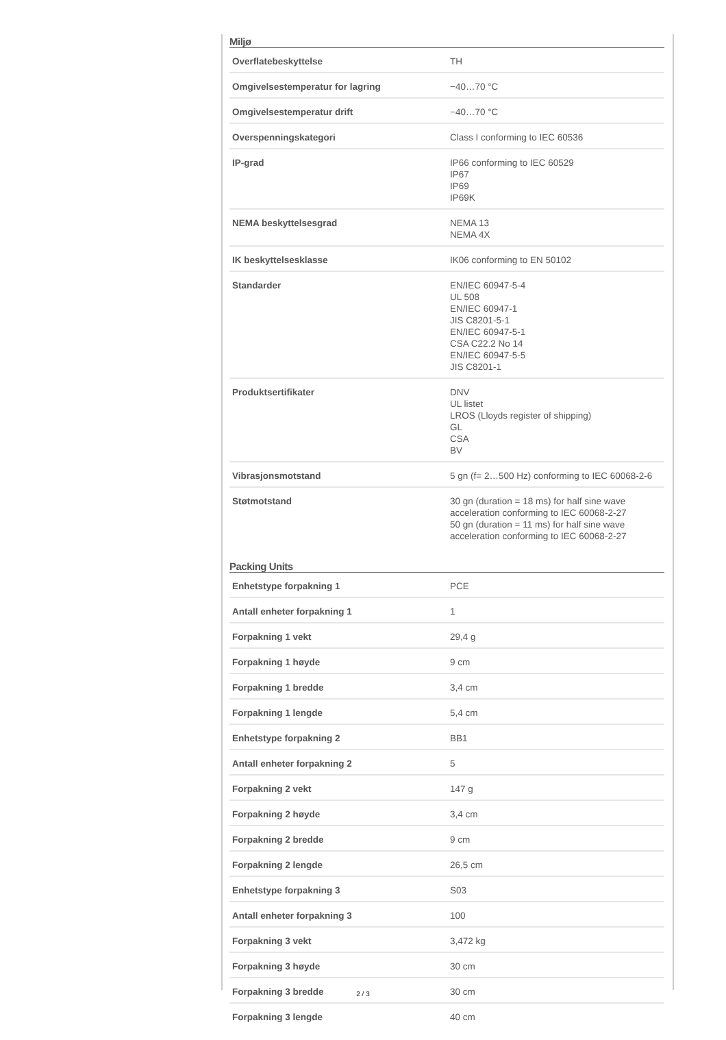Miljø
| Overflatebeskyttelse | TH |
| Omgivelsestemperatur for lagring | −40…70 °C |
| Omgivelsestemperatur drift | −40…70 °C |
| Overspenningskategori | Class I conforming to IEC 60536 |
| IP-grad | IP66 conforming to IEC 60529 IP67 IP69 IP69K |
| NEMA beskyttelsesgrad | NEMA 13 NEMA 4X |
| IK beskyttelsesklasse | IK06 conforming to EN 50102 |
| Standarder | EN/IEC 60947-5-4 UL 508 EN/IEC 60947-1 JIS C8201-5-1 EN/IEC 60947-5-1 CSA C22.2 No 14 EN/IEC 60947-5-5 JIS C8201-1 |
| Produktsertifikater | DNV UL listet LROS (Lloyds register of shipping) GL CSA BV |
| Vibrasjonsmotstand | 5 gn (f= 2…500 Hz) conforming to IEC 60068-2-6 |
| Støtmotstand | 30 gn (duration = 18 ms) for half sine wave acceleration conforming to IEC 60068-2-27 50 gn (duration = 11 ms) for half sine wave acceleration conforming to IEC 60068-2-27 |
Packing Units
| Enhetstype forpakning 1 | PCE |
| Antall enheter forpakning 1 | 1 |
| Forpakning 1 vekt | 29,4 g |
| Forpakning 1 høyde | 9 cm |
| Forpakning 1 bredde | 3,4 cm |
| Forpakning 1 lengde | 5,4 cm |
| Enhetstype forpakning 2 | BB1 |
| Antall enheter forpakning 2 | 5 |
| Forpakning 2 vekt | 147 g |
| Forpakning 2 høyde | 3,4 cm |
| Forpakning 2 bredde | 9 cm |
| Forpakning 2 lengde | 26,5 cm |
| Enhetstype forpakning 3 | S03 |
| Antall enheter forpakning 3 | 100 |
| Forpakning 3 vekt | 3,472 kg |
| Forpakning 3 høyde | 30 cm |
| Forpakning 3 bredde | 30 cm |
| Forpakning 3 lengde | 40 cm |
2 / 3